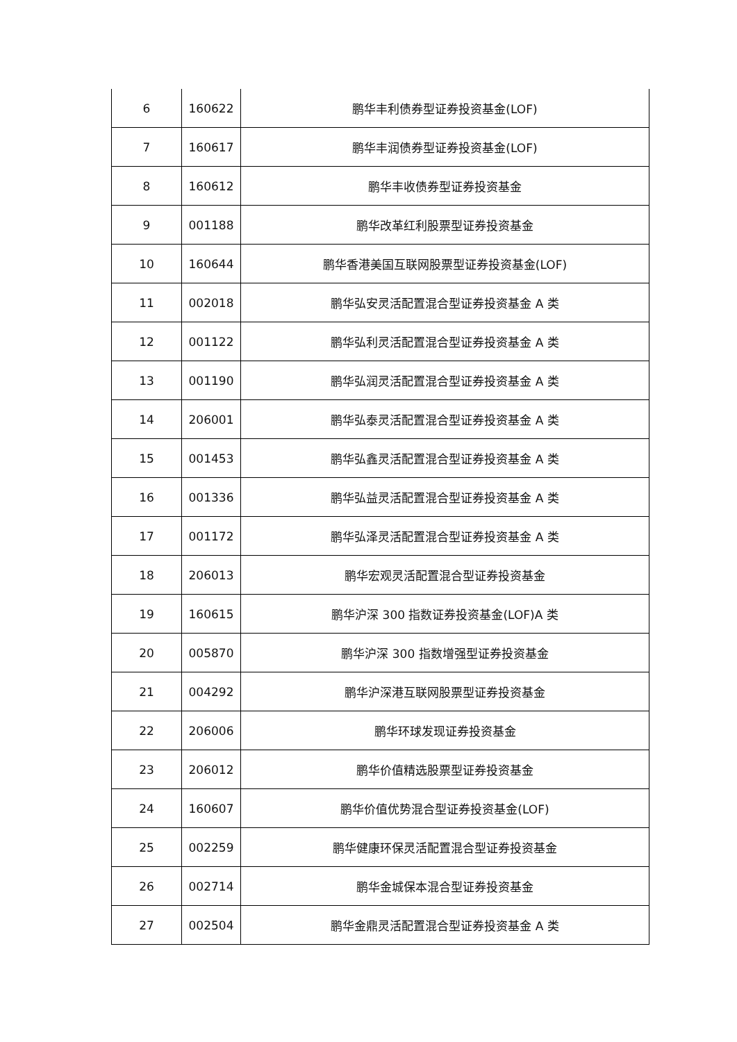| 6 | 160622 | 鹏华丰利债券型证券投资基金(LOF) |
| 7 | 160617 | 鹏华丰润债券型证券投资基金(LOF) |
| 8 | 160612 | 鹏华丰收债券型证券投资基金 |
| 9 | 001188 | 鹏华改革红利股票型证券投资基金 |
| 10 | 160644 | 鹏华香港美国互联网股票型证券投资基金(LOF) |
| 11 | 002018 | 鹏华弘安灵活配置混合型证券投资基金 A 类 |
| 12 | 001122 | 鹏华弘利灵活配置混合型证券投资基金 A 类 |
| 13 | 001190 | 鹏华弘润灵活配置混合型证券投资基金 A 类 |
| 14 | 206001 | 鹏华弘泰灵活配置混合型证券投资基金 A 类 |
| 15 | 001453 | 鹏华弘鑫灵活配置混合型证券投资基金 A 类 |
| 16 | 001336 | 鹏华弘益灵活配置混合型证券投资基金 A 类 |
| 17 | 001172 | 鹏华弘泽灵活配置混合型证券投资基金 A 类 |
| 18 | 206013 | 鹏华宏观灵活配置混合型证券投资基金 |
| 19 | 160615 | 鹏华沪深 300 指数证券投资基金(LOF)A 类 |
| 20 | 005870 | 鹏华沪深 300 指数增强型证券投资基金 |
| 21 | 004292 | 鹏华沪深港互联网股票型证券投资基金 |
| 22 | 206006 | 鹏华环球发现证券投资基金 |
| 23 | 206012 | 鹏华价值精选股票型证券投资基金 |
| 24 | 160607 | 鹏华价值优势混合型证券投资基金(LOF) |
| 25 | 002259 | 鹏华健康环保灵活配置混合型证券投资基金 |
| 26 | 002714 | 鹏华金城保本混合型证券投资基金 |
| 27 | 002504 | 鹏华金鼎灵活配置混合型证券投资基金 A 类 |